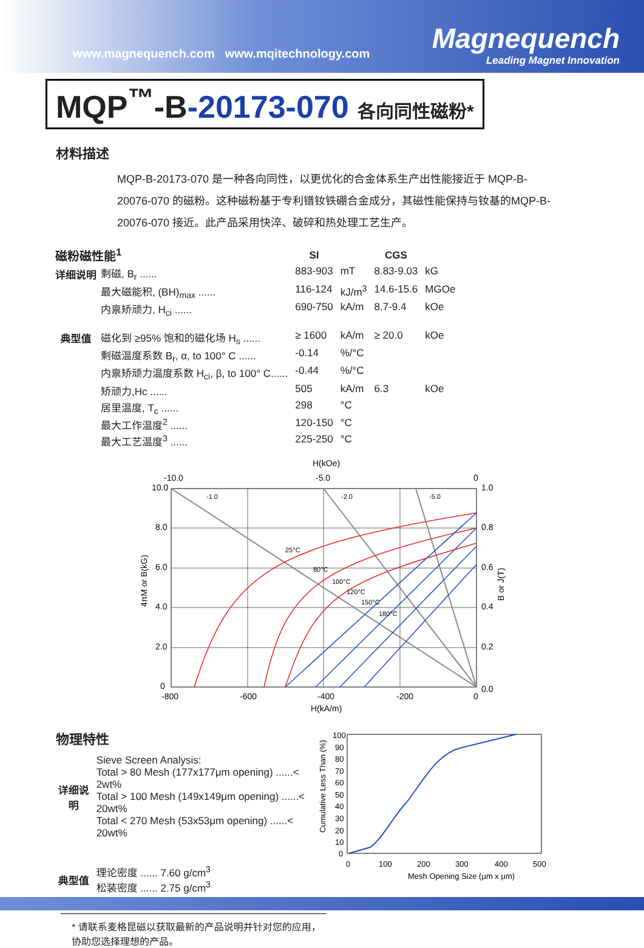www.magnequench.com www.mqitechnology.com
Magnequench
Leading Magnet Innovation
MQP<sup>™</sup>-B-20173-070 各向同性磁粉*
材料描述
MQP-B-20173-070 是一种各向同性，以更优化的合金体系生产出性能接近于 MQP-B-20076-070 的磁粉。这种磁粉基于专利镨钕铁硼合金成分，其磁性能保持与钕基的MQP-B-20076-070 接近。此产品采用快淬、破碎和热处理工艺生产。
| 磁粉磁性能<sup>1</sup> | | SI | | CGS | |
| --- | --- | --- | --- | --- | --- |
| 详细说明 | 剩磁, B<sub>r</sub> ...... | 883-903 | mT | 8.83-9.03 | kG |
| | 最大磁能积, (BH)<sub>max</sub> ...... | 116-124 | kJ/m<sup>3</sup> | 14.6-15.6 | MGOe |
| | 内禀矫顽力, H<sub>ci</sub> ...... | 690-750 | kA/m | 8.7-9.4 | kOe |
| 典型值 | 磁化到 ≥95% 饱和的磁化场 H<sub>s</sub> ...... | ≥ 1600 | kA/m | ≥ 20.0 | kOe |
| | 剩磁温度系数 B<sub>r</sub>, α, to 100° C ...... | -0.14 | %/°C | | |
| | 内禀矫顽力温度系数 H<sub>ci</sub>, β, to 100° C...... | -0.44 | %/°C | | |
| | 矫顽力,Hc ...... | 505 | kA/m | 6.3 | kOe |
| | 居里温度, T<sub>c</sub> ...... | 298 | °C | | |
| | 最大工作温度<sup>2</sup> ...... | 120-150 | °C | | |
| | 最大工艺温度<sup>3</sup> ...... | 225-250 | °C | | |
H(kOe)
-10.0
-5.0
0
10.0
8.0
6.0
4.0
2.0
0
1.0
0.8
0.6
0.4
0.2
0.0
-800
-600
-400
-200
0
H(kA/m)
-1.0
-2.0
-5.0
25°C
80°C
100°C
120°C
150°C
180°C
4πM or B(kG)
B or J(T)
物理特性
| 详细说明 | Sieve Screen Analysis: Total > 80 Mesh (177x177μm opening) ......< 2wt% Total > 100 Mesh (149x149μm opening) ......< 20wt% Total < 270 Mesh (53x53μm opening) ......< 20wt% |
| 典型值 | 理论密度 ...... 7.60 g/cm<sup>3</sup> 松装密度 ...... 2.75 g/cm<sup>3</sup> |
* 请联系麦格昆磁以获取最新的产品说明并针对您的应用，协助您选择理想的产品。
100
90
80
70
60
50
40
30
20
10
0
0
100
200
300
400
500
Mesh Opening Size (μm x μm)
Cumulative Less Than (%)